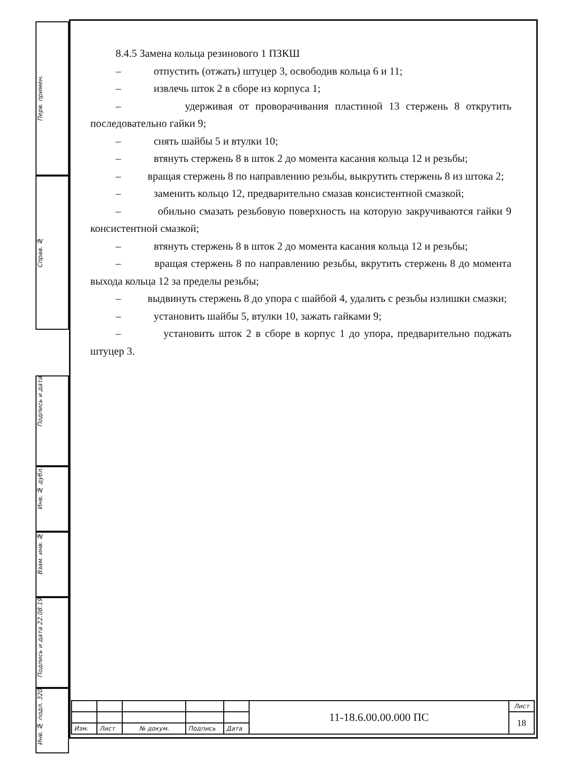Перв. примен.
Справ. №
Подпись и дата
Инв. № дубл.
Взам. инв. №
Подпись и дата 22.08.19
Инв. № подл. 320
8.4.5 Замена кольца резинового 1 ПЗКШ
– отпустить (отжать) штуцер 3, освободив кольца 6 и 11;
– извлечь шток 2 в сборе из корпуса 1;
– удерживая от проворачивания пластиной 13 стержень 8 открутить последовательно гайки 9;
– снять шайбы 5 и втулки 10;
– втянуть стержень 8 в шток 2 до момента касания кольца 12 и резьбы;
– вращая стержень 8 по направлению резьбы, выкрутить стержень 8 из штока 2;
– заменить кольцо 12, предварительно смазав консистентной смазкой;
– обильно смазать резьбовую поверхность на которую закручиваются гайки 9 консистентной смазкой;
– втянуть стержень 8 в шток 2 до момента касания кольца 12 и резьбы;
– вращая стержень 8 по направлению резьбы, вкрутить стержень 8 до момента выхода кольца 12 за пределы резьбы;
– выдвинуть стержень 8 до упора с шайбой 4, удалить с резьбы излишки смазки;
– установить шайбы 5, втулки 10, зажать гайками 9;
– установить шток 2 в сборе в корпус 1 до упора, предварительно поджать штуцер 3.
| | | | | | 11-18.6.00.00.000 ПС | Лист |
| | | | | | | 18 |
| Изм. | Лист | № докум. | Подпись | Дата | | |